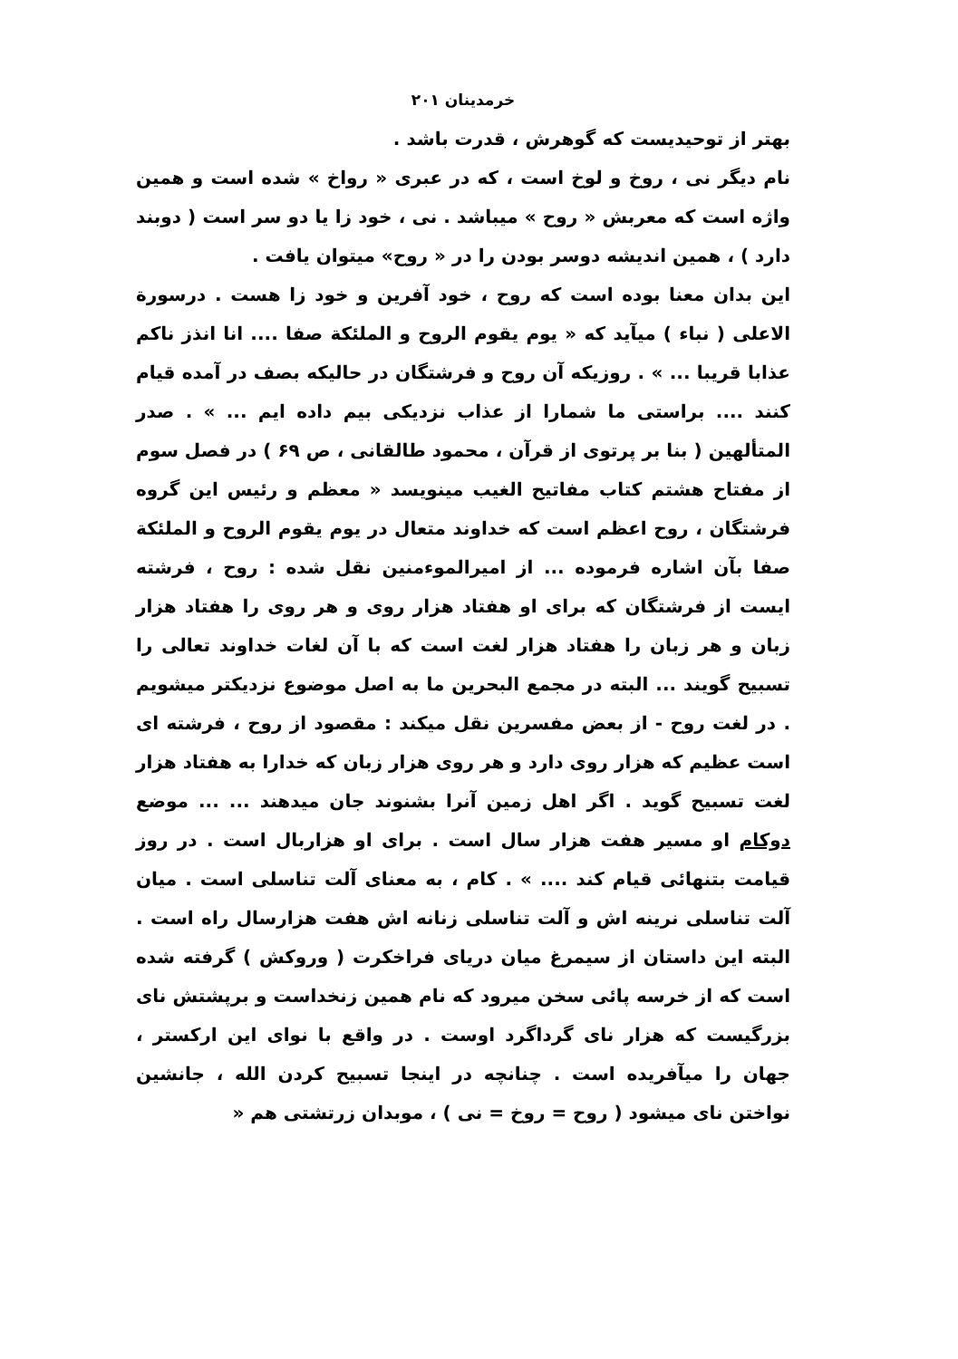خرمدینان ۲۰۱
بهتر از توحیدیست که گوهرش ، قدرت باشد .
نام دیگر نی ، روخ و لوخ است ، که در عبری « رواخ » شده است و همین واژه است که معربش « روح » میباشد . نی ، خود زا یا دو سر است ( دوبند دارد ) ، همین اندیشه دوسر بودن را در « روح» میتوان یافت .
این بدان معنا بوده است که روح ، خود آفرین و خود زا هست . درسورة الاعلی ( نباء ) میآید که « یوم یقوم الروح و الملئکة صفا .... انا انذز ناکم عذابا قریبا ... » . روزیکه آن روح و فرشتگان در حالیکه بصف در آمده قیام کنند .... براستی ما شمارا از عذاب نزدیکی بیم داده ایم ... » . صدر المتألهین ( بنا بر پرتوی از قرآن ، محمود طالقانی ، ص ۶۹ ) در فصل سوم از مفتاح هشتم کتاب مفاتیح الغیب مینویسد « معظم و رئیس این گروه فرشتگان ، روح اعظم است که خداوند متعال در یوم یقوم الروح و الملئکة صفا بآن اشاره فرموده ... از امیرالموءمنین نقل شده : روح ، فرشته ایست از فرشتگان که برای او هفتاد هزار روی و هر روی را هفتاد هزار زبان و هر زبان را هفتاد هزار لغت است که با آن لغات خداوند تعالی را تسبیح گویند ... البته در مجمع البحرین ما به اصل موضوع نزدیکتر میشویم . در لغت روح - از بعض مفسرین نقل میکند : مقصود از روح ، فرشته ای است عظیم که هزار روی دارد و هر روی هزار زبان که خدارا به هفتاد هزار لغت تسبیح گوید . اگر اهل زمین آنرا بشنوند جان میدهند ... ... موضع دوکام او مسیر هفت هزار سال است . برای او هزاربال است . در روز قیامت بتنهائی قیام کند .... » . کام ، به معنای آلت تناسلی است . میان آلت تناسلی نرینه اش و آلت تناسلی زنانه اش هفت هزارسال راه است . البته این داستان از سیمرغ میان دریای فراخکرت ( وروکش ) گرفته شده است که از خرسه پائی سخن میرود که نام همین زنخداست و برپشتش نای بزرگیست که هزار نای گرداگرد اوست . در واقع با نوای این ارکستر ، جهان را میآفریده است . چنانچه در اینجا تسبیح کردن الله ، جانشین نواختن نای میشود ( روح = روخ = نی ) ، موبدان زرتشتی هم «